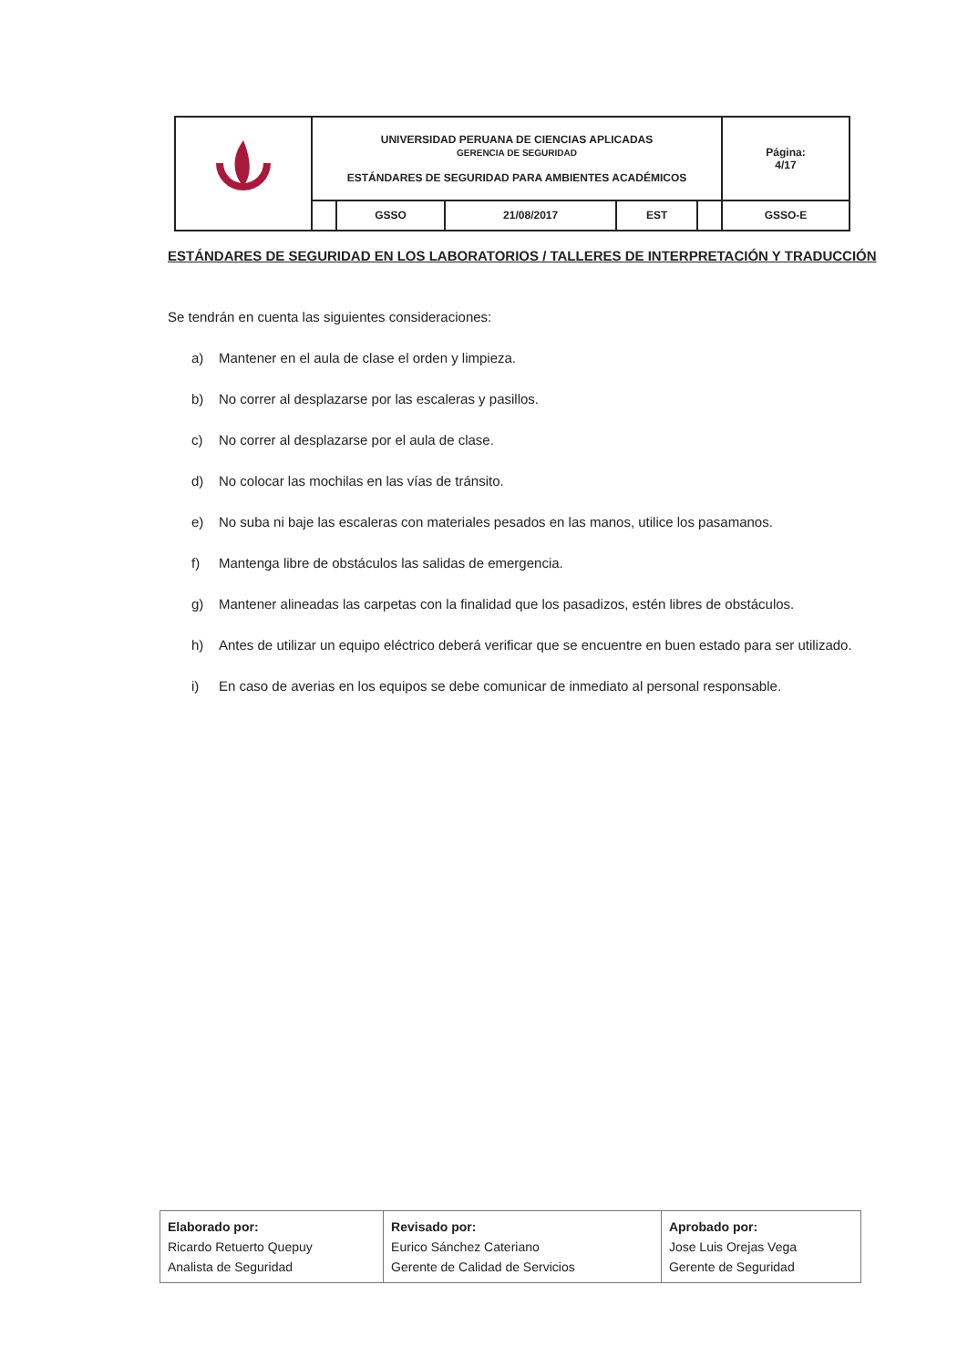| | UNIVERSIDAD PERUANA DE CIENCIAS APLICADAS GERENCIA DE SEGURIDAD ESTÁNDARES DE SEGURIDAD PARA AMBIENTES ACADÉMICOS | | | | | Página: 4/17 |
| | | GSSO | 21/08/2017 | EST | | GSSO-E |
ESTÁNDARES DE SEGURIDAD EN LOS LABORATORIOS / TALLERES DE INTERPRETACIÓN Y TRADUCCIÓN
Se tendrán en cuenta las siguientes consideraciones:
a) Mantener en el aula de clase el orden y limpieza.
b) No correr al desplazarse por las escaleras y pasillos.
c) No correr al desplazarse por el aula de clase.
d) No colocar las mochilas en las vías de tránsito.
e) No suba ni baje las escaleras con materiales pesados en las manos, utilice los pasamanos.
f) Mantenga libre de obstáculos las salidas de emergencia.
g) Mantener alineadas las carpetas con la finalidad que los pasadizos, estén libres de obstáculos.
h) Antes de utilizar un equipo eléctrico deberá verificar que se encuentre en buen estado para ser utilizado.
i) En caso de averias en los equipos se debe comunicar de inmediato al personal responsable.
| Elaborado por: Ricardo Retuerto Quepuy Analista de Seguridad | Revisado por: Eurico Sánchez Cateriano Gerente de Calidad de Servicios | Aprobado por: Jose Luis Orejas Vega Gerente de Seguridad |